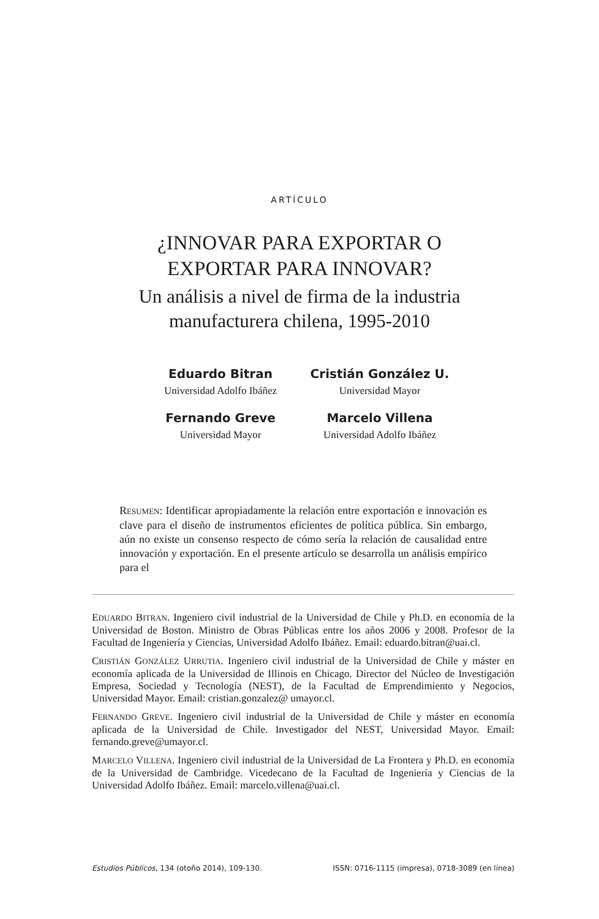ARTÍCULO
¿INNOVAR PARA EXPORTAR O
EXPORTAR PARA INNOVAR?
Un análisis a nivel de firma de la industria
manufacturera chilena, 1995-2010
Eduardo Bitran
Universidad Adolfo Ibáñez
Cristián González U.
Universidad Mayor
Fernando Greve
Universidad Mayor
Marcelo Villena
Universidad Adolfo Ibáñez
RESUMEN: Identificar apropiadamente la relación entre exportación e innovación es clave para el diseño de instrumentos eficientes de política pública. Sin embargo, aún no existe un consenso respecto de cómo sería la relación de causalidad entre innovación y exportación. En el presente artículo se desarrolla un análisis empírico para el
EDUARDO BITRAN. Ingeniero civil industrial de la Universidad de Chile y Ph.D. en economía de la Universidad de Boston. Ministro de Obras Públicas entre los años 2006 y 2008. Profesor de la Facultad de Ingeniería y Ciencias, Universidad Adolfo Ibáñez. Email: eduardo.bitran@uai.cl.
CRISTIÁN GONZÁLEZ URRUTIA. Ingeniero civil industrial de la Universidad de Chile y máster en economía aplicada de la Universidad de Illinois en Chicago. Director del Núcleo de Investigación Empresa, Sociedad y Tecnología (NEST), de la Facultad de Emprendimiento y Negocios, Universidad Mayor. Email: cristian.gonzalez@ umayor.cl.
FERNANDO GREVE. Ingeniero civil industrial de la Universidad de Chile y máster en economía aplicada de la Universidad de Chile. Investigador del NEST, Universidad Mayor. Email: fernando.greve@umayor.cl.
MARCELO VILLENA. Ingeniero civil industrial de la Universidad de La Frontera y Ph.D. en economía de la Universidad de Cambridge. Vicedecano de la Facultad de Ingeniería y Ciencias de la Universidad Adolfo Ibáñez. Email: marcelo.villena@uai.cl.
Estudios Públicos, 134 (otoño 2014), 109-130. ISSN: 0716-1115 (impresa), 0718-3089 (en línea)